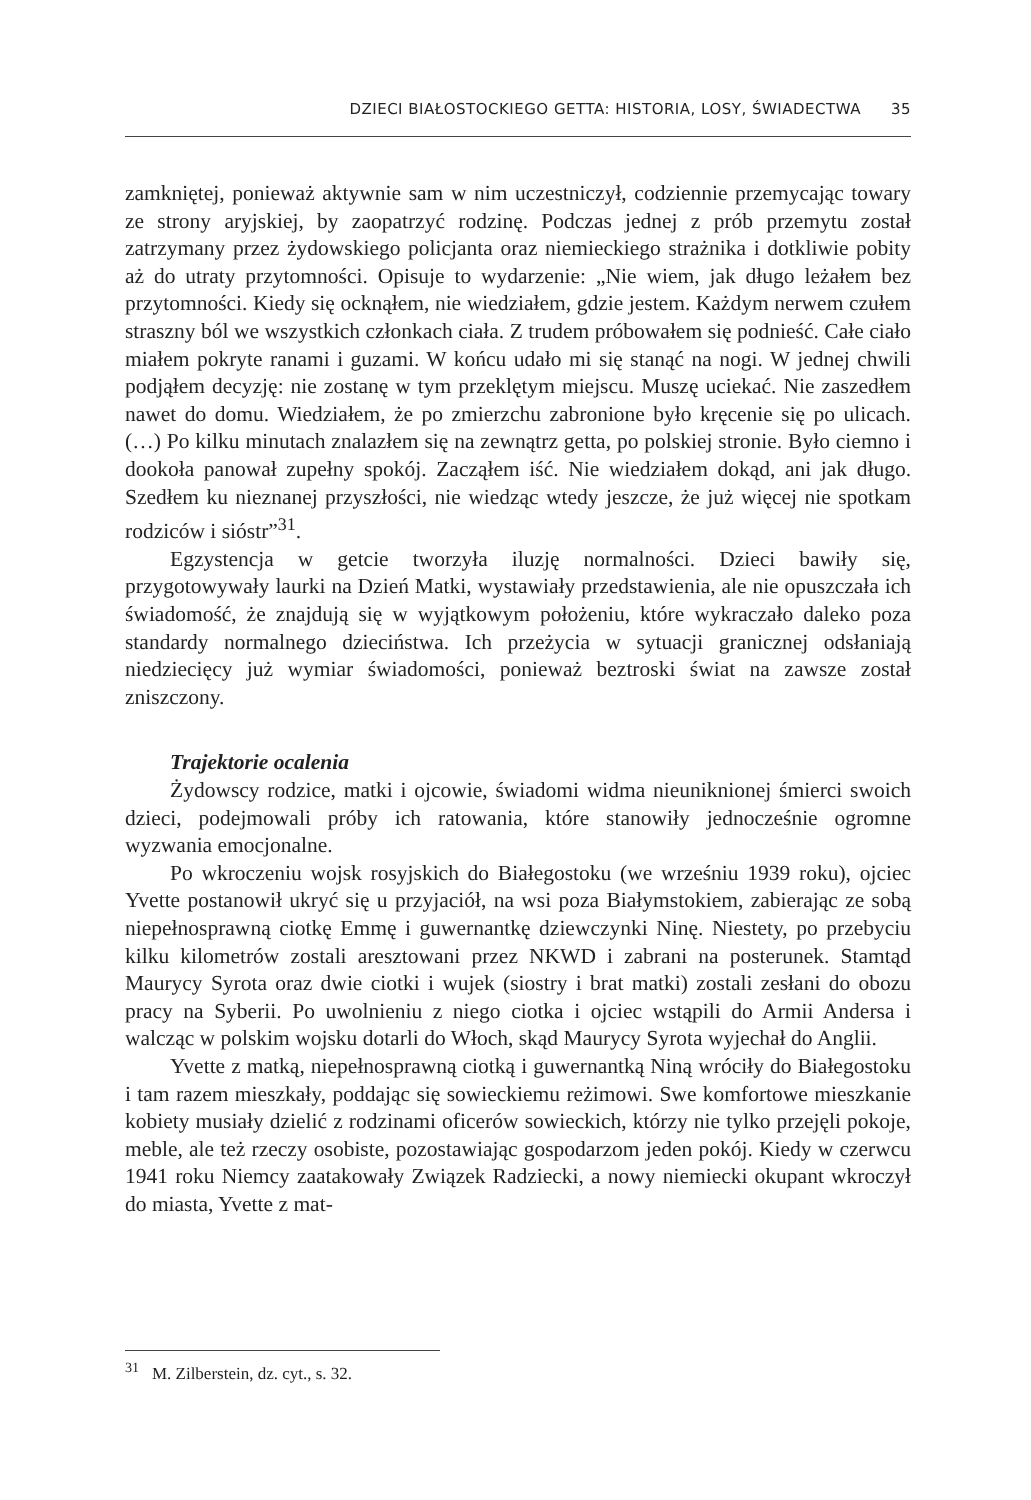DZIECI BIAŁOSTOCKIEGO GETTA: HISTORIA, LOSY, ŚWIADECTWA 35
zamkniętej, ponieważ aktywnie sam w nim uczestniczył, codziennie przemycając towary ze strony aryjskiej, by zaopatrzyć rodzinę. Podczas jednej z prób przemytu został zatrzymany przez żydowskiego policjanta oraz niemieckiego strażnika i dotkliwie pobity aż do utraty przytomności. Opisuje to wydarzenie: „Nie wiem, jak długo leżałem bez przytomności. Kiedy się ocknąłem, nie wiedziałem, gdzie jestem. Każdym nerwem czułem straszny ból we wszystkich członkach ciała. Z trudem próbowałem się podnieść. Całe ciało miałem pokryte ranami i guzami. W końcu udało mi się stanąć na nogi. W jednej chwili podjąłem decyzję: nie zostanę w tym przeklętym miejscu. Muszę uciekać. Nie zaszedłem nawet do domu. Wiedziałem, że po zmierzchu zabronione było kręcenie się po ulicach. (…) Po kilku minutach znalazłem się na zewnątrz getta, po polskiej stronie. Było ciemno i dookoła panował zupełny spokój. Zacząłem iść. Nie wiedziałem dokąd, ani jak długo. Szedłem ku nieznanej przyszłości, nie wiedząc wtedy jeszcze, że już więcej nie spotkam rodziców i sióstr”<sup>31</sup>.
Egzystencja w getcie tworzyła iluzję normalności. Dzieci bawiły się, przygotowywały laurki na Dzień Matki, wystawiały przedstawienia, ale nie opuszczała ich świadomość, że znajdują się w wyjątkowym położeniu, które wykraczało daleko poza standardy normalnego dzieciństwa. Ich przeżycia w sytuacji granicznej odsłaniają niedziecięcy już wymiar świadomości, ponieważ beztroski świat na zawsze został zniszczony.
Trajektorie ocalenia
Żydowscy rodzice, matki i ojcowie, świadomi widma nieuniknionej śmierci swoich dzieci, podejmowali próby ich ratowania, które stanowiły jednocześnie ogromne wyzwania emocjonalne.
Po wkroczeniu wojsk rosyjskich do Białegostoku (we wrześniu 1939 roku), ojciec Yvette postanowił ukryć się u przyjaciół, na wsi poza Białymstokiem, zabierając ze sobą niepełnosprawną ciotkę Emmę i guwernantkę dziewczynki Ninę. Niestety, po przebyciu kilku kilometrów zostali aresztowani przez NKWD i zabrani na posterunek. Stamtąd Maurycy Syrota oraz dwie ciotki i wujek (siostry i brat matki) zostali zesłani do obozu pracy na Syberii. Po uwolnieniu z niego ciotka i ojciec wstąpili do Armii Andersa i walcząc w polskim wojsku dotarli do Włoch, skąd Maurycy Syrota wyjechał do Anglii.
Yvette z matką, niepełnosprawną ciotką i guwernantką Niną wróciły do Białegostoku i tam razem mieszkały, poddając się sowieckiemu reżimowi. Swe komfortowe mieszkanie kobiety musiały dzielić z rodzinami oficerów sowieckich, którzy nie tylko przejęli pokoje, meble, ale też rzeczy osobiste, pozostawiając gospodarzom jeden pokój. Kiedy w czerwcu 1941 roku Niemcy zaatakowały Związek Radziecki, a nowy niemiecki okupant wkroczył do miasta, Yvette z mat-
<sup>31</sup> M. Zilberstein, dz. cyt., s. 32.